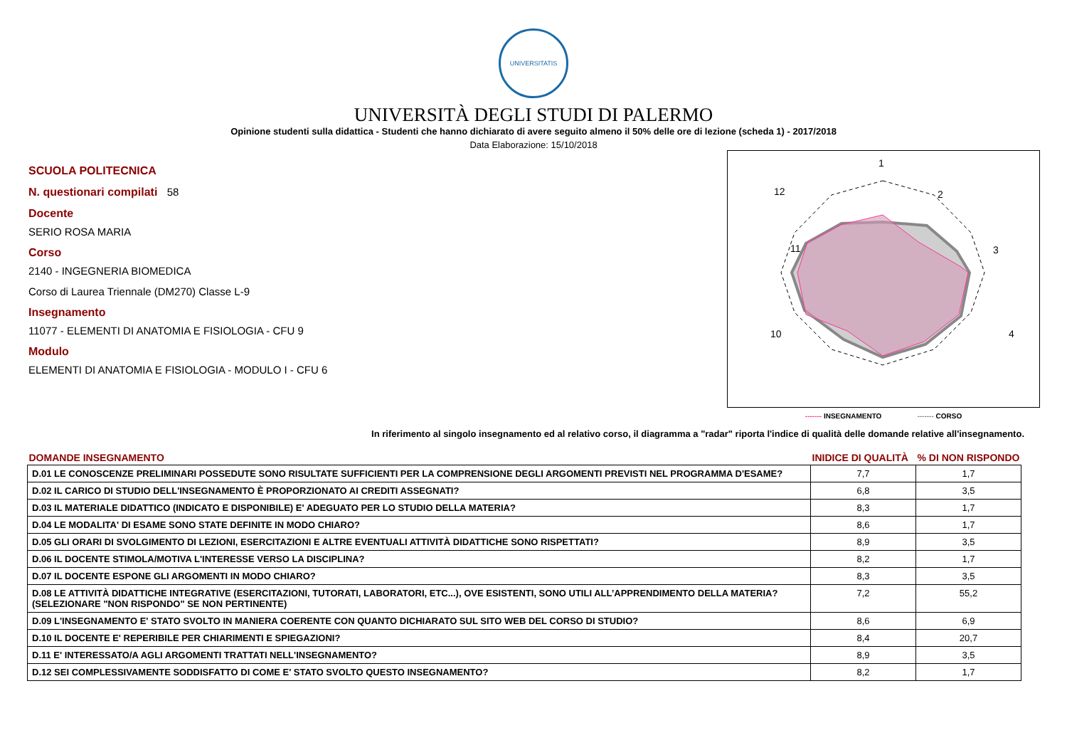UNIVERSITATIS
UNIVERSITÀ DEGLI STUDI DI PALERMO
Opinione studenti sulla didattica - Studenti che hanno dichiarato di avere seguito almeno il 50% delle ore di lezione (scheda 1) - 2017/2018
Data Elaborazione: 15/10/2018
SCUOLA POLITECNICA
N. questionari compilati 58
Docente
SERIO ROSA MARIA
Corso
2140 - INGEGNERIA BIOMEDICA
Corso di Laurea Triennale (DM270) Classe L-9
Insegnamento
11077 - ELEMENTI DI ANATOMIA E FISIOLOGIA - CFU 9
Modulo
ELEMENTI DI ANATOMIA E FISIOLOGIA - MODULO I - CFU 6
1
2
3
4
12
11
10
------- INSEGNAMENTO ------- CORSO
In riferimento al singolo insegnamento ed al relativo corso, il diagramma a "radar" riporta l'indice di qualità delle domande relative all'insegnamento.
| DOMANDE INSEGNAMENTO | INIDICE DI QUALITÀ | % DI NON RISPONDO |
| --- | --- | --- |
| D.01 LE CONOSCENZE PRELIMINARI POSSEDUTE SONO RISULTATE SUFFICIENTI PER LA COMPRENSIONE DEGLI ARGOMENTI PREVISTI NEL PROGRAMMA D'ESAME? | 7,7 | 1,7 |
| D.02 IL CARICO DI STUDIO DELL'INSEGNAMENTO È PROPORZIONATO AI CREDITI ASSEGNATI? | 6,8 | 3,5 |
| D.03 IL MATERIALE DIDATTICO (INDICATO E DISPONIBILE) E' ADEGUATO PER LO STUDIO DELLA MATERIA? | 8,3 | 1,7 |
| D.04 LE MODALITA' DI ESAME SONO STATE DEFINITE IN MODO CHIARO? | 8,6 | 1,7 |
| D.05 GLI ORARI DI SVOLGIMENTO DI LEZIONI, ESERCITAZIONI E ALTRE EVENTUALI ATTIVITÀ DIDATTICHE SONO RISPETTATI? | 8,9 | 3,5 |
| D.06 IL DOCENTE STIMOLA/MOTIVA L'INTERESSE VERSO LA DISCIPLINA? | 8,2 | 1,7 |
| D.07 IL DOCENTE ESPONE GLI ARGOMENTI IN MODO CHIARO? | 8,3 | 3,5 |
| D.08 LE ATTIVITÀ DIDATTICHE INTEGRATIVE (ESERCITAZIONI, TUTORATI, LABORATORI, ETC...), OVE ESISTENTI, SONO UTILI ALL’APPRENDIMENTO DELLA MATERIA? (SELEZIONARE "NON RISPONDO" SE NON PERTINENTE) | 7,2 | 55,2 |
| D.09 L'INSEGNAMENTO E' STATO SVOLTO IN MANIERA COERENTE CON QUANTO DICHIARATO SUL SITO WEB DEL CORSO DI STUDIO? | 8,6 | 6,9 |
| D.10 IL DOCENTE E' REPERIBILE PER CHIARIMENTI E SPIEGAZIONI? | 8,4 | 20,7 |
| D.11 E' INTERESSATO/A AGLI ARGOMENTI TRATTATI NELL'INSEGNAMENTO? | 8,9 | 3,5 |
| D.12 SEI COMPLESSIVAMENTE SODDISFATTO DI COME E' STATO SVOLTO QUESTO INSEGNAMENTO? | 8,2 | 1,7 |